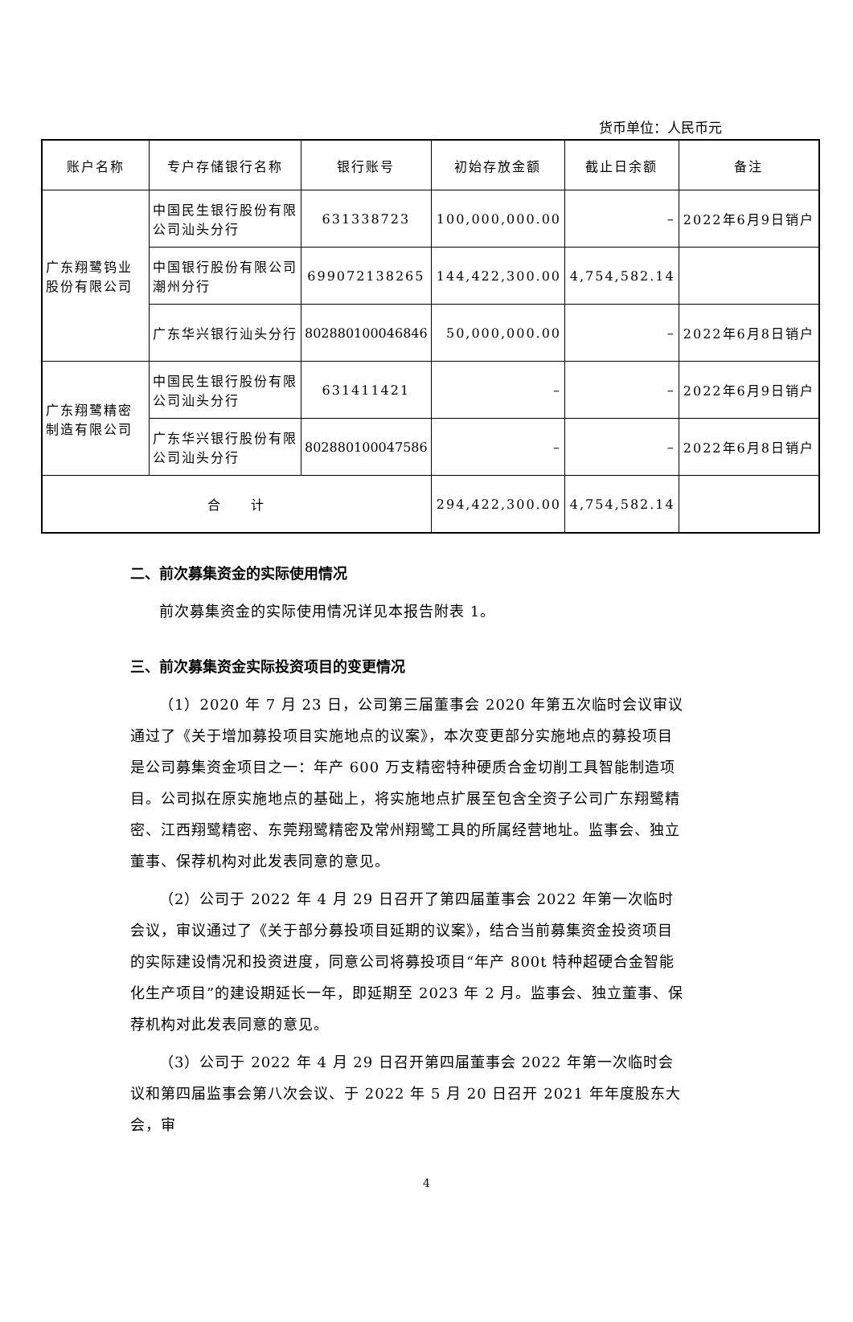货币单位：人民币元
| 账户名称 | 专户存储银行名称 | 银行账号 | 初始存放金额 | 截止日余额 | 备注 |
| --- | --- | --- | --- | --- | --- |
| 广东翔鹭钨业股份有限公司 | 中国民生银行股份有限公司汕头分行 | 631338723 | 100,000,000.00 | – | 2022年6月9日销户 |
| | 中国银行股份有限公司潮州分行 | 699072138265 | 144,422,300.00 | 4,754,582.14 | |
| | 广东华兴银行汕头分行 | 802880100046846 | 50,000,000.00 | – | 2022年6月8日销户 |
| 广东翔鹭精密制造有限公司 | 中国民生银行股份有限公司汕头分行 | 631411421 | – | – | 2022年6月9日销户 |
| | 广东华兴银行股份有限公司汕头分行 | 802880100047586 | – | – | 2022年6月8日销户 |
| 合 计 | | | 294,422,300.00 | 4,754,582.14 | |
二、前次募集资金的实际使用情况
前次募集资金的实际使用情况详见本报告附表 1。
三、前次募集资金实际投资项目的变更情况
（1）2020 年 7 月 23 日，公司第三届董事会 2020 年第五次临时会议审议通过了《关于增加募投项目实施地点的议案》，本次变更部分实施地点的募投项目是公司募集资金项目之一：年产 600 万支精密特种硬质合金切削工具智能制造项目。公司拟在原实施地点的基础上，将实施地点扩展至包含全资子公司广东翔鹭精密、江西翔鹭精密、东莞翔鹭精密及常州翔鹭工具的所属经营地址。监事会、独立董事、保荐机构对此发表同意的意见。
（2）公司于 2022 年 4 月 29 日召开了第四届董事会 2022 年第一次临时会议，审议通过了《关于部分募投项目延期的议案》，结合当前募集资金投资项目的实际建设情况和投资进度，同意公司将募投项目“年产 800t 特种超硬合金智能化生产项目”的建设期延长一年，即延期至 2023 年 2 月。监事会、独立董事、保荐机构对此发表同意的意见。
（3）公司于 2022 年 4 月 29 日召开第四届董事会 2022 年第一次临时会议和第四届监事会第八次会议、于 2022 年 5 月 20 日召开 2021 年年度股东大会，审
4